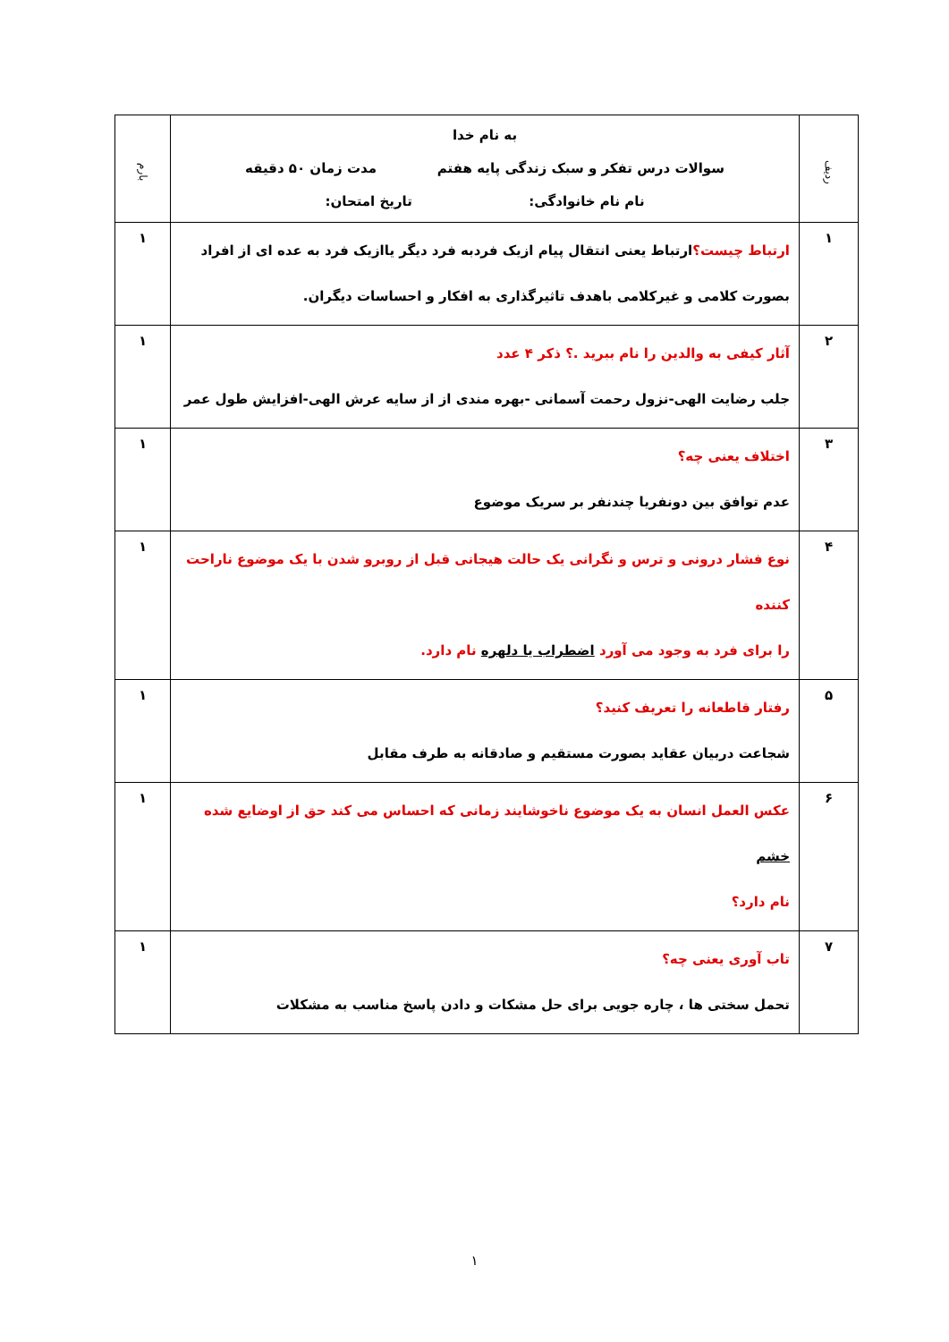| ردیف | به نام خدا سوالات درس تفکر و سبک زندگی پایه هفتم مدت زمان ۵۰ دقیقه نام نام خانوادگی: تاریخ امتحان: | بارم |
| --- | --- | --- |
| ۱ | ارتباط چیست؟ ارتباط یعنی انتقال پیام ازیک فردبه فرد دیگر یاازیک فرد به عده ای از افراد بصورت کلامی و غیرکلامی باهدف تاثیرگذاری به افکار و احساسات دیگران. | ۱ |
| ۲ | آثار کیفی به والدین را نام ببرید .؟ ذکر ۴ عدد جلب رضایت الهی-نزول رحمت آسمانی -بهره مندی از از سایه عرش الهی-افزایش طول عمر | ۱ |
| ۳ | اختلاف یعنی چه؟ عدم توافق بین دونفریا چندنفر بر سریک موضوع | ۱ |
| ۴ | نوع فشار درونی و ترس و نگرانی یک حالت هیجانی قبل از روبرو شدن با یک موضوع ناراحت کننده را برای فرد به وجود می آورد اضطراب یا دلهره نام دارد. | ۱ |
| ۵ | رفتار قاطعانه را تعریف کنید؟ شجاعت دربیان عقاید بصورت مستقیم و صادقانه به طرف مقابل | ۱ |
| ۶ | عکس العمل انسان به یک موضوع ناخوشایند زمانی که احساس می کند حق از اوضایع شده خشم نام دارد؟ | ۱ |
| ۷ | تاب آوری یعنی چه؟ تحمل سختی ها ، چاره جویی برای حل مشکات و دادن پاسخ مناسب به مشکلات | ۱ |
۱